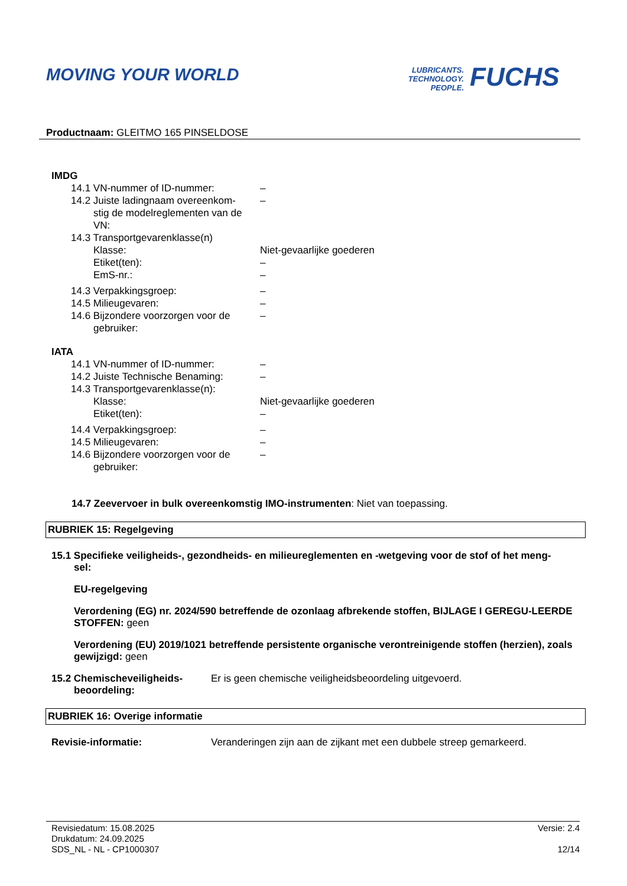MOVING YOUR WORLD
LUBRICANTS.
TECHNOLOGY.
PEOPLE.
FUCHS
Productnaam: GLEITMO 165 PINSELDOSE
IMDG
14.1 VN-nummer of ID-nummer: –
14.2 Juiste ladingnaam overeenkom-
stig de modelreglementen van de VN:
–
14.3 Transportgevarenklasse(n)
Klasse: Niet-gevaarlijke goederen
Etiket(ten): –
EmS-nr.: –
14.3 Verpakkingsgroep: –
14.5 Milieugevaren: –
14.6 Bijzondere voorzorgen voor de
gebruiker:
–
IATA
14.1 VN-nummer of ID-nummer: –
14.2 Juiste Technische Benaming:
–
14.3 Transportgevarenklasse(n):
Klasse: Niet-gevaarlijke goederen
Etiket(ten): –
14.4 Verpakkingsgroep: –
14.5 Milieugevaren: –
14.6 Bijzondere voorzorgen voor de
gebruiker:
–
14.7 Zeevervoer in bulk overeenkomstig IMO-instrumenten: Niet van toepassing.
RUBRIEK 15: Regelgeving
15.1 Specifieke veiligheids-, gezondheids- en milieureglementen en -wetgeving voor de stof of het meng-
sel:
EU-regelgeving
Verordening (EG) nr. 2024/590 betreffende de ozonlaag afbrekende stoffen, BIJLAGE I GEREGU-LEERDE STOFFEN: geen
Verordening (EU) 2019/1021 betreffende persistente organische verontreinigende stoffen (herzien), zoals gewijzigd: geen
15.2 Chemischeveiligheids-
beoordeling:
Er is geen chemische veiligheidsbeoordeling uitgevoerd.
RUBRIEK 16: Overige informatie
Revisie-informatie: Veranderingen zijn aan de zijkant met een dubbele streep gemarkeerd.
Revisiedatum: 15.08.2025 Versie: 2.4
Drukdatum: 24.09.2025
SDS_NL - NL - CP1000307 12/14